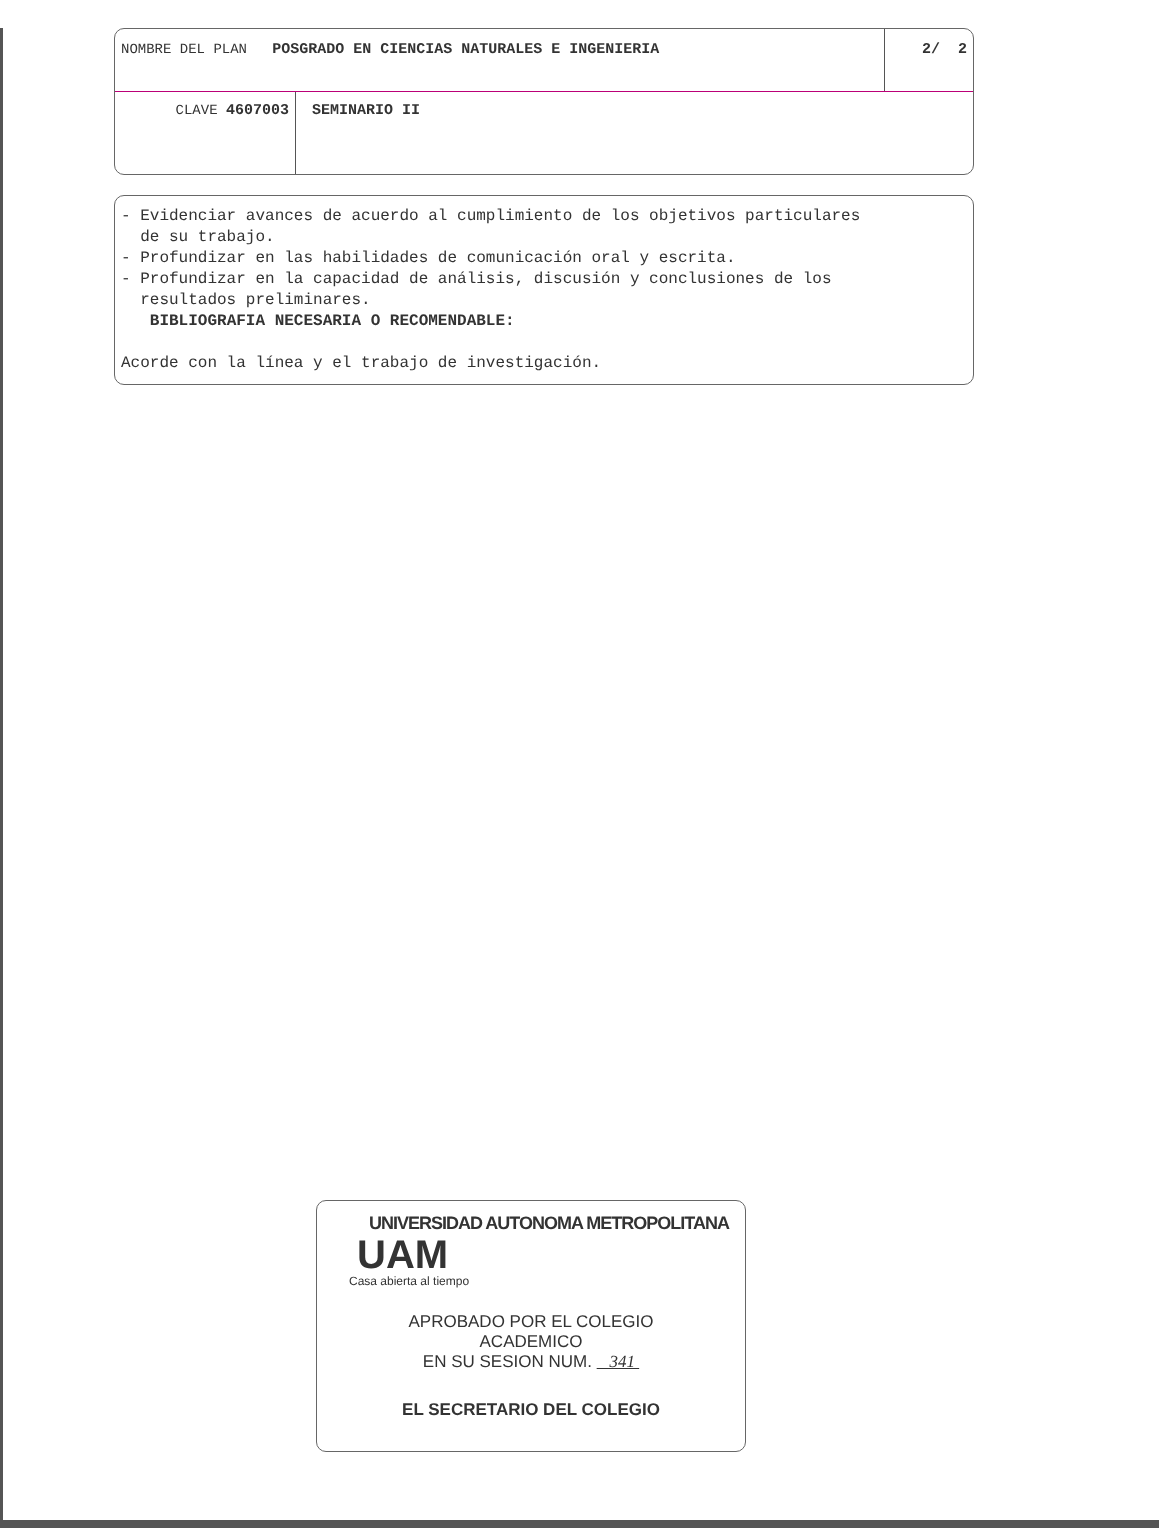NOMBRE DEL PLAN POSGRADO EN CIENCIAS NATURALES E INGENIERIA
2/ 2
CLAVE 4607003 SEMINARIO II
- Evidenciar avances de acuerdo al cumplimiento de los objetivos particulares
de su trabajo.
- Profundizar en las habilidades de comunicación oral y escrita.
- Profundizar en la capacidad de análisis, discusión y conclusiones de los
resultados preliminares.
BIBLIOGRAFIA NECESARIA O RECOMENDABLE:
Acorde con la línea y el trabajo de investigación.
UNIVERSIDAD AUTONOMA METROPOLITANA
UAM
Casa abierta al tiempo
APROBADO POR EL COLEGIO
ACADEMICO
EN SU SESION NUM. 341
EL SECRETARIO DEL COLEGIO